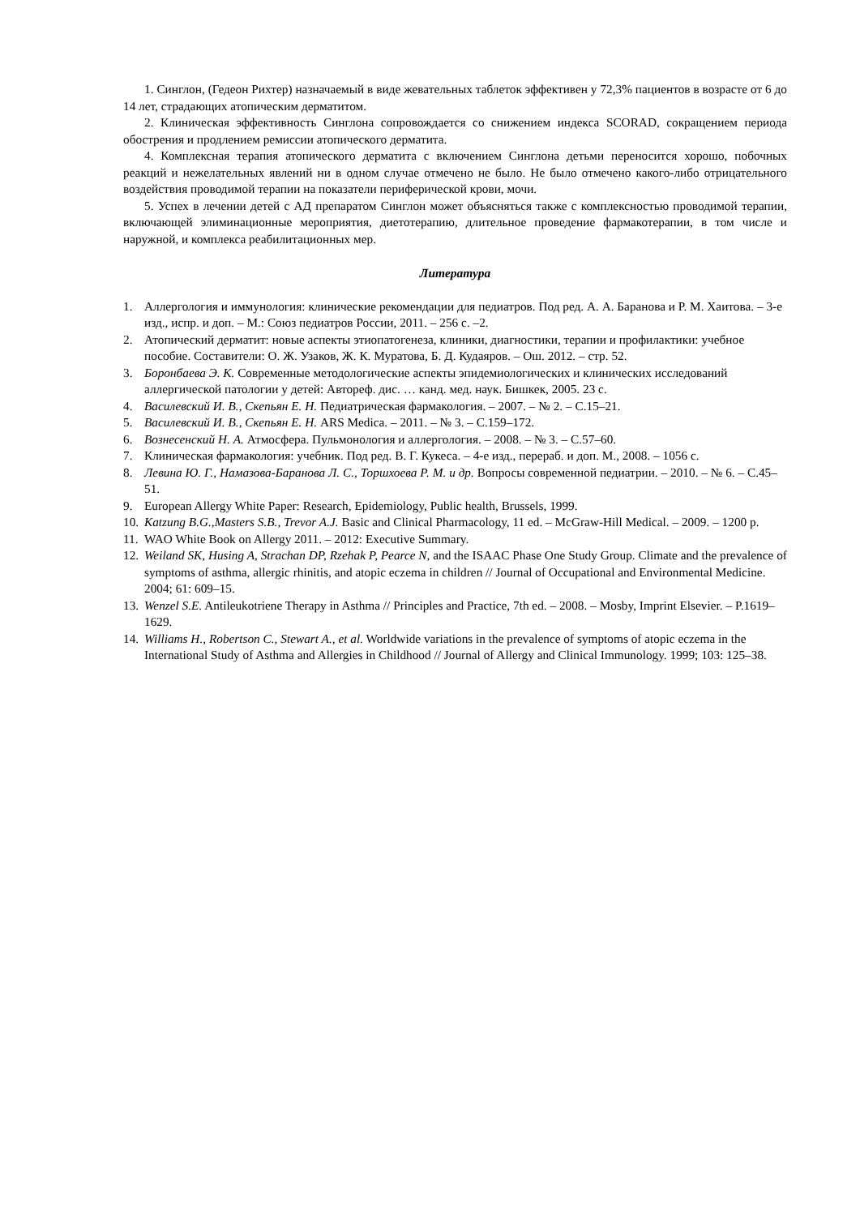1. Синглон, (Гедеон Рихтер) назначаемый в виде жевательных таблеток эффективен у 72,3% пациентов в возрасте от 6 до 14 лет, страдающих атопическим дерматитом.
2. Клиническая эффективность Синглона сопровождается со снижением индекса SCORAD, сокращением периода обострения и продлением ремиссии атопического дерматита.
4. Комплексная терапия атопического дерматита с включением Синглона детьми переносится хорошо, побочных реакций и нежелательных явлений ни в одном случае отмечено не было. Не было отмечено какого-либо отрицательного воздействия проводимой терапии на показатели периферической крови, мочи.
5. Успех в лечении детей с АД препаратом Синглон может объясняться также с комплексностью проводимой терапии, включающей элиминационные мероприятия, диетотерапию, длительное проведение фармакотерапии, в том числе и наружной, и комплекса реабилитационных мер.
Литература
1. Аллергология и иммунология: клинические рекомендации для педиатров. Под ред. А. А. Баранова и Р. М. Хаитова. – 3-е изд., испр. и доп. – М.: Союз педиатров России, 2011. – 256 с. –2.
2. Атопический дерматит: новые аспекты этиопатогенеза, клиники, диагностики, терапии и профилактики: учебное пособие. Составители: О. Ж. Узаков, Ж. К. Муратова, Б. Д. Кудаяров. – Ош. 2012. – стр. 52.
3. Боронбаева Э. К. Современные методологические аспекты эпидемиологических и клинических исследований аллергической патологии у детей: Автореф. дис. … канд. мед. наук. Бишкек, 2005. 23 с.
4. Василевский И. В., Скепьян Е. Н. Педиатрическая фармакология. – 2007. – № 2. – С.15–21.
5. Василевский И. В., Скепьян Е. Н. ARS Medica. – 2011. – № 3. – С.159–172.
6. Вознесенский Н. А. Атмосфера. Пульмонология и аллергология. – 2008. – № 3. – С.57–60.
7. Клиническая фармакология: учебник. Под ред. В. Г. Кукеса. – 4-е изд., перераб. и доп. М., 2008. – 1056 с.
8. Левина Ю. Г., Намазова-Баранова Л. С., Торшхоева Р. М. и др. Вопросы современной педиатрии. – 2010. – № 6. – С.45–51.
9. European Allergy White Paper: Research, Epidemiology, Public health, Brussels, 1999.
10. Katzung B.G.,Masters S.B., Trevor A.J. Basic and Clinical Pharmacology, 11 ed. – McGraw-Hill Medical. – 2009. – 1200 p.
11. WAO White Book on Allergy 2011. – 2012: Executive Summary.
12. Weiland SK, Husing A, Strachan DP, Rzehak P, Pearce N, and the ISAAC Phase One Study Group. Climate and the prevalence of symptoms of asthma, allergic rhinitis, and atopic eczema in children // Journal of Occupational and Environmental Medicine. 2004; 61: 609–15.
13. Wenzel S.E. Antileukotriene Therapy in Asthma // Principles and Practice, 7th ed. – 2008. – Mosby, Imprint Elsevier. – P.1619–1629.
14. Williams H., Robertson C., Stewart A., et al. Worldwide variations in the prevalence of symptoms of atopic eczema in the International Study of Asthma and Allergies in Childhood // Journal of Allergy and Clinical Immunology. 1999; 103: 125–38.